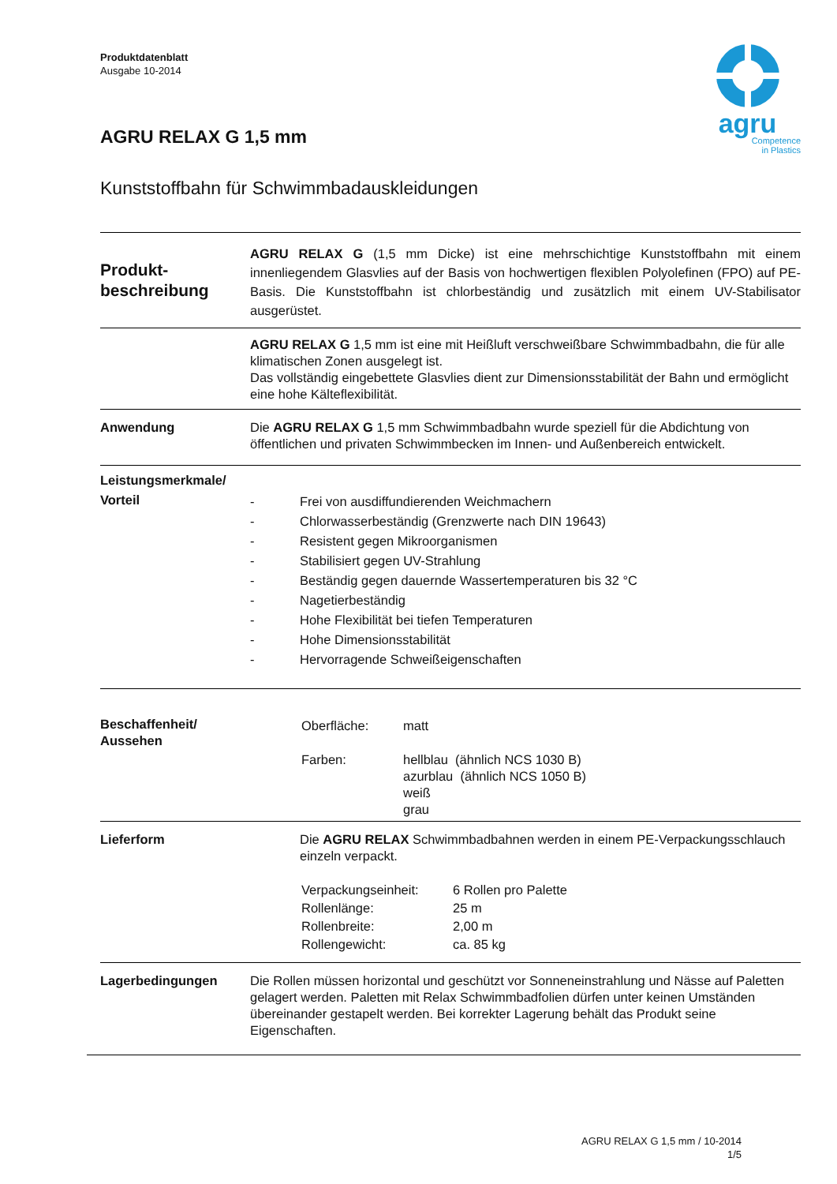Produktdatenblatt
Ausgabe 10-2014
agru
Competence
in Plastics
AGRU RELAX G 1,5 mm
Kunststoffbahn für Schwimmbadauskleidungen
Produkt-
beschreibung
AGRU RELAX G (1,5 mm Dicke) ist eine mehrschichtige Kunststoffbahn mit einem innenliegendem Glasvlies auf der Basis von hochwertigen flexiblen Polyolefinen (FPO) auf PE-Basis. Die Kunststoffbahn ist chlorbeständig und zusätzlich mit einem UV-Stabilisator ausgerüstet.
AGRU RELAX G 1,5 mm ist eine mit Heißluft verschweißbare Schwimmbadbahn, die für alle klimatischen Zonen ausgelegt ist.
Das vollständig eingebettete Glasvlies dient zur Dimensionsstabilität der Bahn und ermöglicht eine hohe Kälteflexibilität.
Anwendung Die AGRU RELAX G 1,5 mm Schwimmbadbahn wurde speziell für die Abdichtung von öffentlichen und privaten Schwimmbecken im Innen- und Außenbereich entwickelt.
Leistungsmerkmale/
Vorteil
- Frei von ausdiffundierenden Weichmachern
- Chlorwasserbeständig (Grenzwerte nach DIN 19643)
- Resistent gegen Mikroorganismen
- Stabilisiert gegen UV-Strahlung
- Beständig gegen dauernde Wassertemperaturen bis 32 °C
- Nagetierbeständig
- Hohe Flexibilität bei tiefen Temperaturen
- Hohe Dimensionsstabilität
- Hervorragende Schweißeigenschaften
Beschaffenheit/
Aussehen
| Oberfläche: | matt |
| Farben: | hellblau (ähnlich NCS 1030 B) azurblau (ähnlich NCS 1050 B) weiß grau |
Lieferform Die AGRU RELAX Schwimmbadbahnen werden in einem PE-Verpackungsschlauch einzeln verpackt.
| Verpackungseinheit: | 6 Rollen pro Palette |
| Rollenlänge: | 25 m |
| Rollenbreite: | 2,00 m |
| Rollengewicht: | ca. 85 kg |
Lagerbedingungen Die Rollen müssen horizontal und geschützt vor Sonneneinstrahlung und Nässe auf Paletten gelagert werden. Paletten mit Relax Schwimmbadfolien dürfen unter keinen Umständen übereinander gestapelt werden. Bei korrekter Lagerung behält das Produkt seine Eigenschaften.
AGRU RELAX G 1,5 mm / 10-2014
1/5